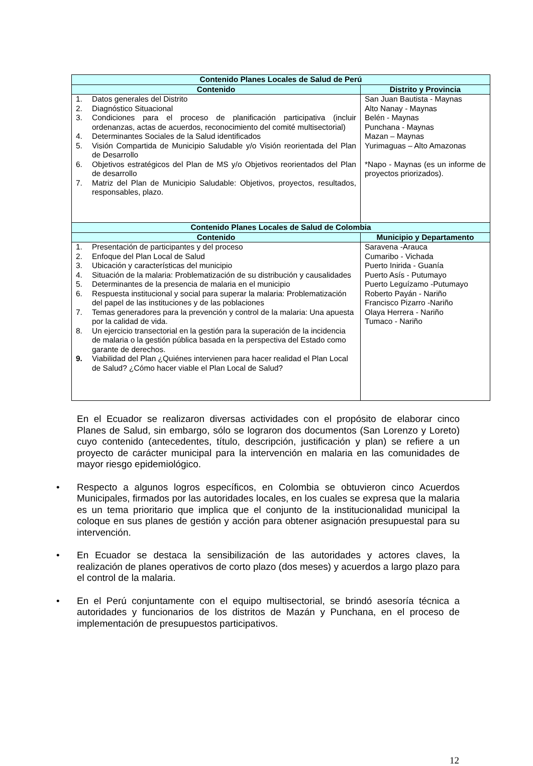| Contenido Planes Locales de Salud de Perú | |
| --- | --- |
| Contenido | Distrito y Provincia |
| 1. Datos generales del Distrito 2. Diagnóstico Situacional 3. Condiciones para el proceso de planificación participativa (incluir ordenanzas, actas de acuerdos, reconocimiento del comité multisectorial) 4. Determinantes Sociales de la Salud identificados 5. Visión Compartida de Municipio Saludable y/o Visión reorientada del Plan de Desarrollo 6. Objetivos estratégicos del Plan de MS y/o Objetivos reorientados del Plan de desarrollo 7. Matriz del Plan de Municipio Saludable: Objetivos, proyectos, resultados, responsables, plazo. | San Juan Bautista - Maynas Alto Nanay - Maynas Belén - Maynas Punchana - Maynas Mazan – Maynas Yurimaguas – Alto Amazonas *Napo - Maynas (es un informe de proyectos priorizados). |
| Contenido Planes Locales de Salud de Colombia | |
| Contenido | Municipio y Departamento |
| 1. Presentación de participantes y del proceso 2. Enfoque del Plan Local de Salud 3. Ubicación y características del municipio 4. Situación de la malaria: Problematización de su distribución y causalidades 5. Determinantes de la presencia de malaria en el municipio 6. Respuesta institucional y social para superar la malaria: Problematización del papel de las instituciones y de las poblaciones 7. Temas generadores para la prevención y control de la malaria: Una apuesta por la calidad de vida. 8. Un ejercicio transectorial en la gestión para la superación de la incidencia de malaria o la gestión pública basada en la perspectiva del Estado como garante de derechos. 9. Viabilidad del Plan ¿Quiénes intervienen para hacer realidad el Plan Local de Salud? ¿Cómo hacer viable el Plan Local de Salud? | Saravena -Arauca Cumaribo - Vichada Puerto Inirida - Guanía Puerto Asís - Putumayo Puerto Leguízamo -Putumayo Roberto Payán - Nariño Francisco Pizarro -Nariño Olaya Herrera - Nariño Tumaco - Nariño |
En el Ecuador se realizaron diversas actividades con el propósito de elaborar cinco Planes de Salud, sin embargo, sólo se lograron dos documentos (San Lorenzo y Loreto) cuyo contenido (antecedentes, título, descripción, justificación y plan) se refiere a un proyecto de carácter municipal para la intervención en malaria en las comunidades de mayor riesgo epidemiológico.
• Respecto a algunos logros específicos, en Colombia se obtuvieron cinco Acuerdos Municipales, firmados por las autoridades locales, en los cuales se expresa que la malaria es un tema prioritario que implica que el conjunto de la institucionalidad municipal la coloque en sus planes de gestión y acción para obtener asignación presupuestal para su intervención.
• En Ecuador se destaca la sensibilización de las autoridades y actores claves, la realización de planes operativos de corto plazo (dos meses) y acuerdos a largo plazo para el control de la malaria.
• En el Perú conjuntamente con el equipo multisectorial, se brindó asesoría técnica a autoridades y funcionarios de los distritos de Mazán y Punchana, en el proceso de implementación de presupuestos participativos.
12